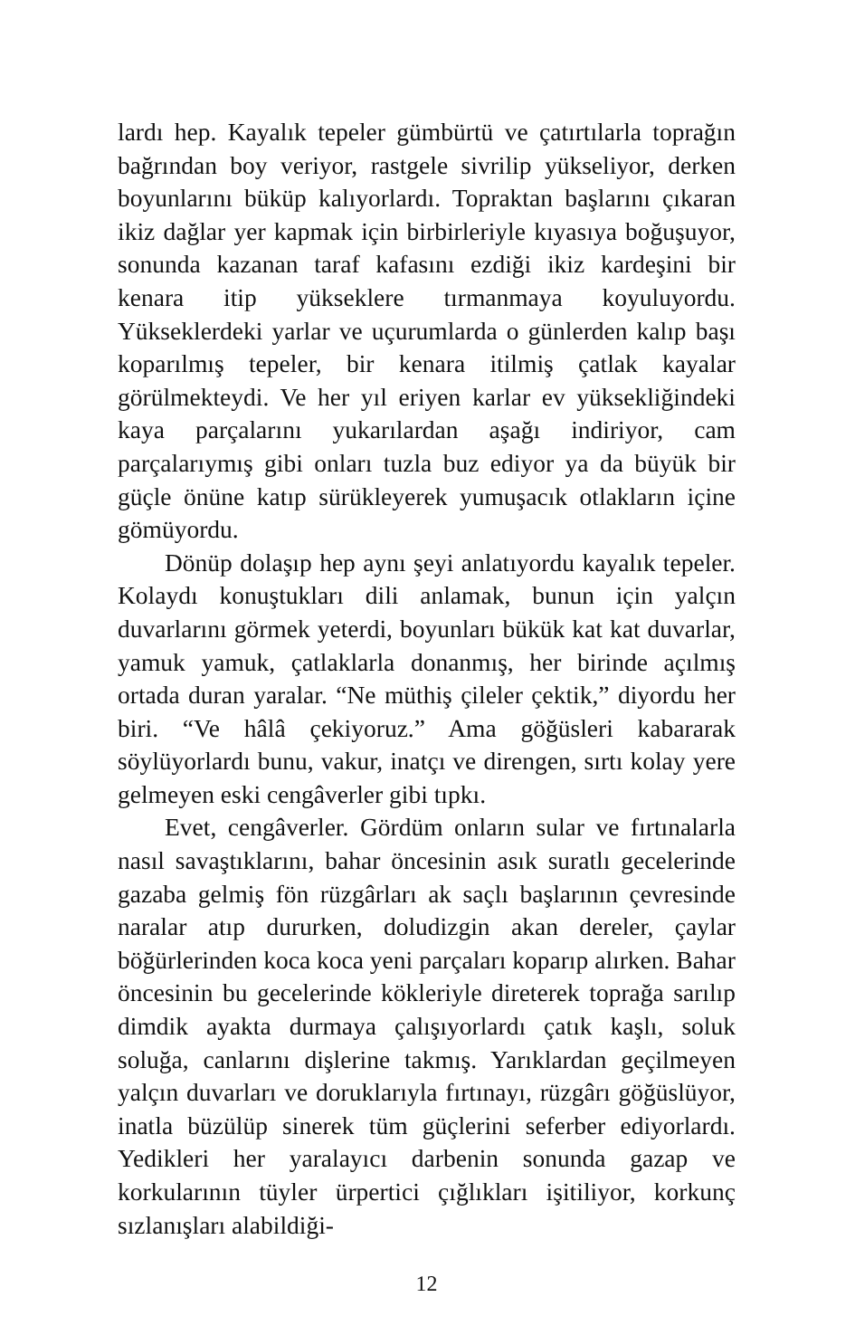lardı hep. Kayalık tepeler gümbürtü ve çatırtılarla toprağın bağrından boy veriyor, rastgele sivrilip yükseliyor, derken boyunlarını büküp kalıyorlardı. Topraktan başlarını çıkaran ikiz dağlar yer kapmak için birbirleriyle kıyasıya boğuşuyor, sonunda kazanan taraf kafasını ezdiği ikiz kardeşini bir kenara itip yükseklere tırmanmaya koyuluyordu. Yükseklerdeki yarlar ve uçurumlarda o günlerden kalıp başı koparılmış tepeler, bir kenara itilmiş çatlak kayalar görülmekteydi. Ve her yıl eriyen karlar ev yüksekliğindeki kaya parçalarını yukarılardan aşağı indiriyor, cam parçalarıymış gibi onları tuzla buz ediyor ya da büyük bir güçle önüne katıp sürükleyerek yumuşacık otlakların içine gömüyordu.
Dönüp dolaşıp hep aynı şeyi anlatıyordu kayalık tepeler. Kolaydı konuştukları dili anlamak, bunun için yalçın duvarlarını görmek yeterdi, boyunları bükük kat kat duvarlar, yamuk yamuk, çatlaklarla donanmış, her birinde açılmış ortada duran yaralar. “Ne müthiş çileler çektik,” diyordu her biri. “Ve hâlâ çekiyoruz.” Ama göğüsleri kabararak söylüyorlardı bunu, vakur, inatçı ve direngen, sırtı kolay yere gelmeyen eski cengâverler gibi tıpkı.
Evet, cengâverler. Gördüm onların sular ve fırtınalarla nasıl savaştıklarını, bahar öncesinin asık suratlı gecelerinde gazaba gelmiş fön rüzgârları ak saçlı başlarının çevresinde naralar atıp dururken, doludizgin akan dereler, çaylar böğürlerinden koca koca yeni parçaları koparıp alırken. Bahar öncesinin bu gecelerinde kökleriyle direterek toprağa sarılıp dimdik ayakta durmaya çalışıyorlardı çatık kaşlı, soluk soluğa, canlarını dişlerine takmış. Yarıklardan geçilmeyen yalçın duvarları ve doruklarıyla fırtınayı, rüzgârı göğüslüyor, inatla büzülüp sinerek tüm güçlerini seferber ediyorlardı. Yedikleri her yaralayıcı darbenin sonunda gazap ve korkularının tüyler ürpertici çığlıkları işitiliyor, korkunç sızlanışları alabildiği-
12